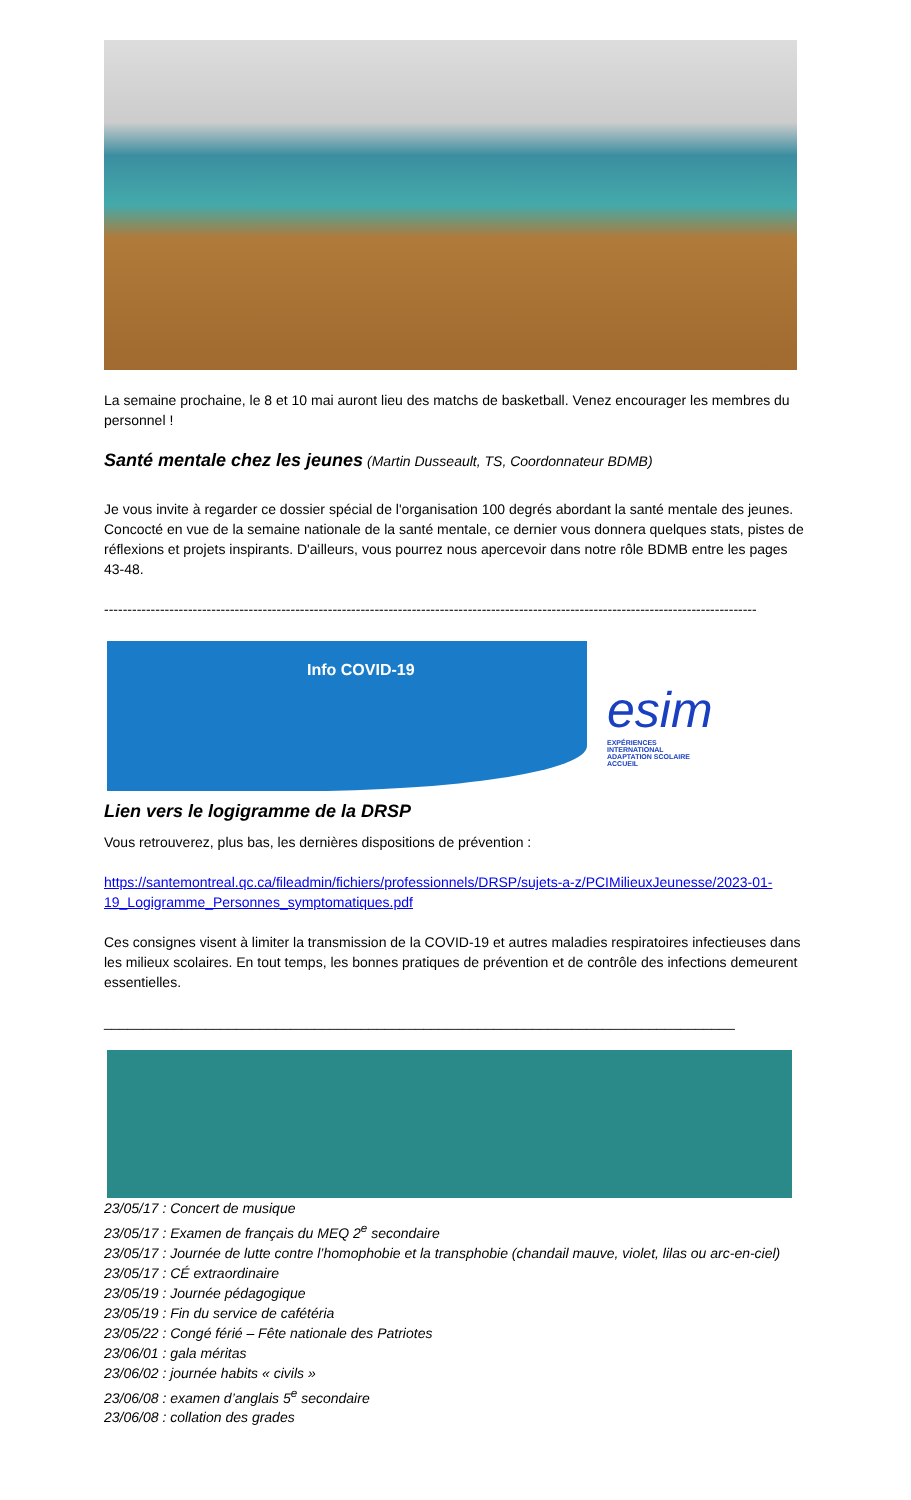La semaine prochaine, le 8 et 10 mai auront lieu des matchs de basketball. Venez encourager les membres du personnel !
Santé mentale chez les jeunes (Martin Dusseault, TS, Coordonnateur BDMB)
Je vous invite à regarder ce dossier spécial de l'organisation 100 degrés abordant la santé mentale des jeunes. Concocté en vue de la semaine nationale de la santé mentale, ce dernier vous donnera quelques stats, pistes de réflexions et projets inspirants. D'ailleurs, vous pourrez nous apercevoir dans notre rôle BDMB entre les pages 43-48.
--------------------------------------------------------------------------------------------------------------------------------------------
Info COVID-19
esim
EXPÉRIENCES
INTERNATIONAL
ADAPTATION SCOLAIRE
ACCUEIL
Lien vers le logigramme de la DRSP
Vous retrouverez, plus bas, les dernières dispositions de prévention :
https://santemontreal.qc.ca/fileadmin/fichiers/professionnels/DRSP/sujets-a-z/PCIMilieuxJeunesse/2023-01-19_Logigramme_Personnes_symptomatiques.pdf
Ces consignes visent à limiter la transmission de la COVID-19 et autres maladies respiratoires infectieuses dans les milieux scolaires. En tout temps, les bonnes pratiques de prévention et de contrôle des infections demeurent essentielles.
_________________________________________________________________________________
23/05/17 : Concert de musique
23/05/17 : Examen de français du MEQ 2<sup>e</sup> secondaire
23/05/17 : Journée de lutte contre l’homophobie et la transphobie (chandail mauve, violet, lilas ou arc-en-ciel)
23/05/17 : CÉ extraordinaire
23/05/19 : Journée pédagogique
23/05/19 : Fin du service de cafétéria
23/05/22 : Congé férié – Fête nationale des Patriotes
23/06/01 : gala méritas
23/06/02 : journée habits « civils »
23/06/08 : examen d’anglais 5<sup>e</sup> secondaire
23/06/08 : collation des grades